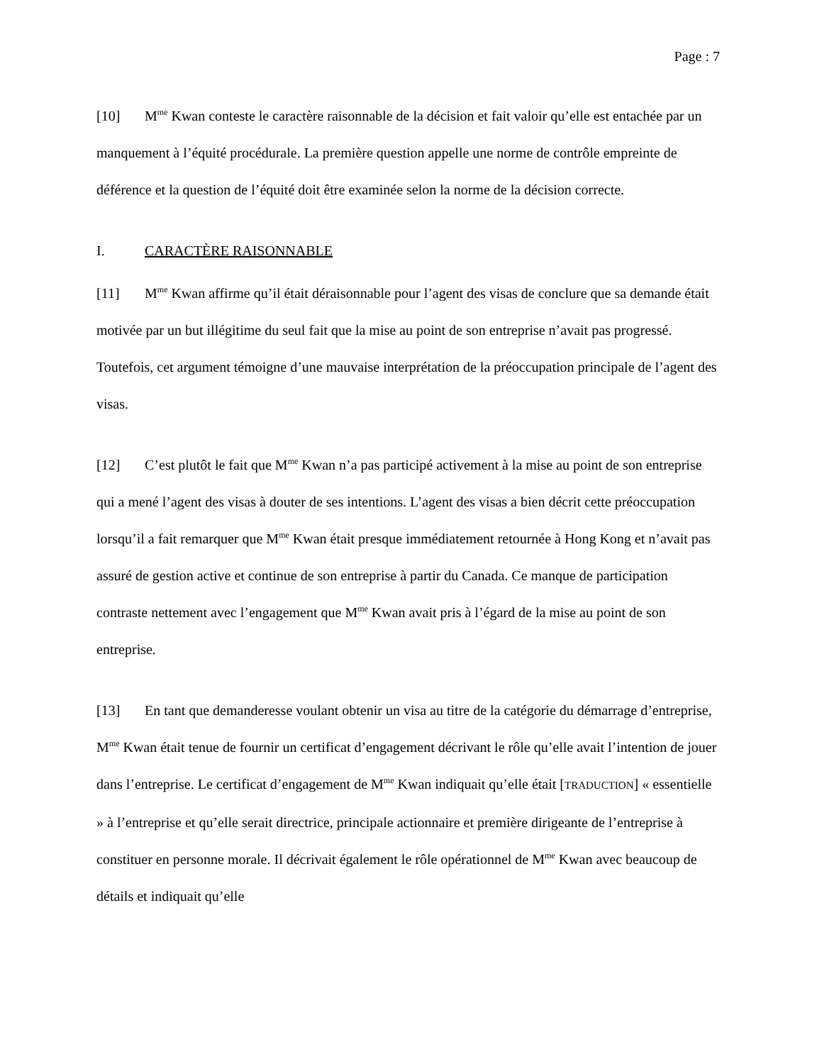Page : 7
[10] M<sup>me</sup> Kwan conteste le caractère raisonnable de la décision et fait valoir qu’elle est entachée par un manquement à l’équité procédurale. La première question appelle une norme de contrôle empreinte de déférence et la question de l’équité doit être examinée selon la norme de la décision correcte.
I. CARACTÈRE RAISONNABLE
[11] M<sup>me</sup> Kwan affirme qu’il était déraisonnable pour l’agent des visas de conclure que sa demande était motivée par un but illégitime du seul fait que la mise au point de son entreprise n’avait pas progressé. Toutefois, cet argument témoigne d’une mauvaise interprétation de la préoccupation principale de l’agent des visas.
[12] C’est plutôt le fait que M<sup>me</sup> Kwan n’a pas participé activement à la mise au point de son entreprise qui a mené l’agent des visas à douter de ses intentions. L’agent des visas a bien décrit cette préoccupation lorsqu’il a fait remarquer que M<sup>me</sup> Kwan était presque immédiatement retournée à Hong Kong et n’avait pas assuré de gestion active et continue de son entreprise à partir du Canada. Ce manque de participation contraste nettement avec l’engagement que M<sup>me</sup> Kwan avait pris à l’égard de la mise au point de son entreprise.
[13] En tant que demanderesse voulant obtenir un visa au titre de la catégorie du démarrage d’entreprise, M<sup>me</sup> Kwan était tenue de fournir un certificat d’engagement décrivant le rôle qu’elle avait l’intention de jouer dans l’entreprise. Le certificat d’engagement de M<sup>me</sup> Kwan indiquait qu’elle était [TRADUCTION] « essentielle » à l’entreprise et qu’elle serait directrice, principale actionnaire et première dirigeante de l’entreprise à constituer en personne morale. Il décrivait également le rôle opérationnel de M<sup>me</sup> Kwan avec beaucoup de détails et indiquait qu’elle